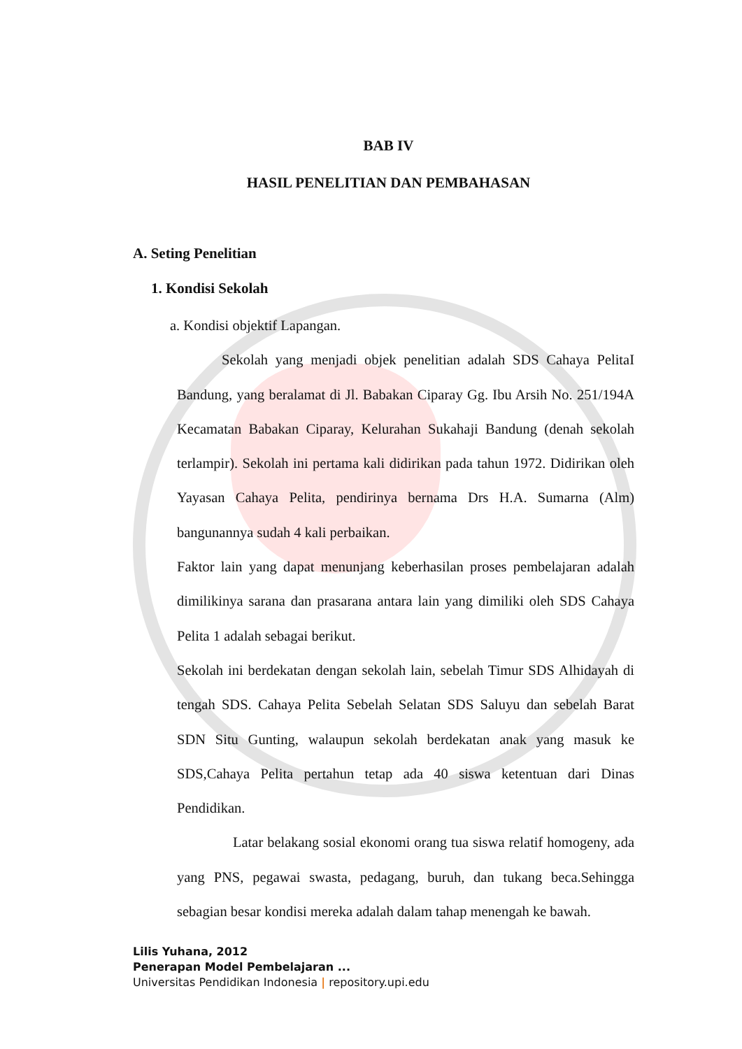BAB IV
HASIL PENELITIAN DAN PEMBAHASAN
A. Seting Penelitian
1. Kondisi Sekolah
a. Kondisi objektif Lapangan.
Sekolah yang menjadi objek penelitian adalah SDS Cahaya PelitaI Bandung, yang beralamat di Jl. Babakan Ciparay Gg. Ibu Arsih No. 251/194A Kecamatan Babakan Ciparay, Kelurahan Sukahaji Bandung (denah sekolah terlampir). Sekolah ini pertama kali didirikan pada tahun 1972. Didirikan oleh Yayasan Cahaya Pelita, pendirinya bernama Drs H.A. Sumarna (Alm) bangunannya sudah 4 kali perbaikan.
Faktor lain yang dapat menunjang keberhasilan proses pembelajaran adalah dimilikinya sarana dan prasarana antara lain yang dimiliki oleh SDS Cahaya Pelita 1 adalah sebagai berikut.
Sekolah ini berdekatan dengan sekolah lain, sebelah Timur SDS Alhidayah di tengah SDS. Cahaya Pelita Sebelah Selatan SDS Saluyu dan sebelah Barat SDN Situ Gunting, walaupun sekolah berdekatan anak yang masuk ke SDS,Cahaya Pelita pertahun tetap ada 40 siswa ketentuan dari Dinas Pendidikan.
Latar belakang sosial ekonomi orang tua siswa relatif homogeny, ada yang PNS, pegawai swasta, pedagang, buruh, dan tukang beca.Sehingga sebagian besar kondisi mereka adalah dalam tahap menengah ke bawah.
Lilis Yuhana, 2012
Penerapan Model Pembelajaran ...
Universitas Pendidikan Indonesia | repository.upi.edu